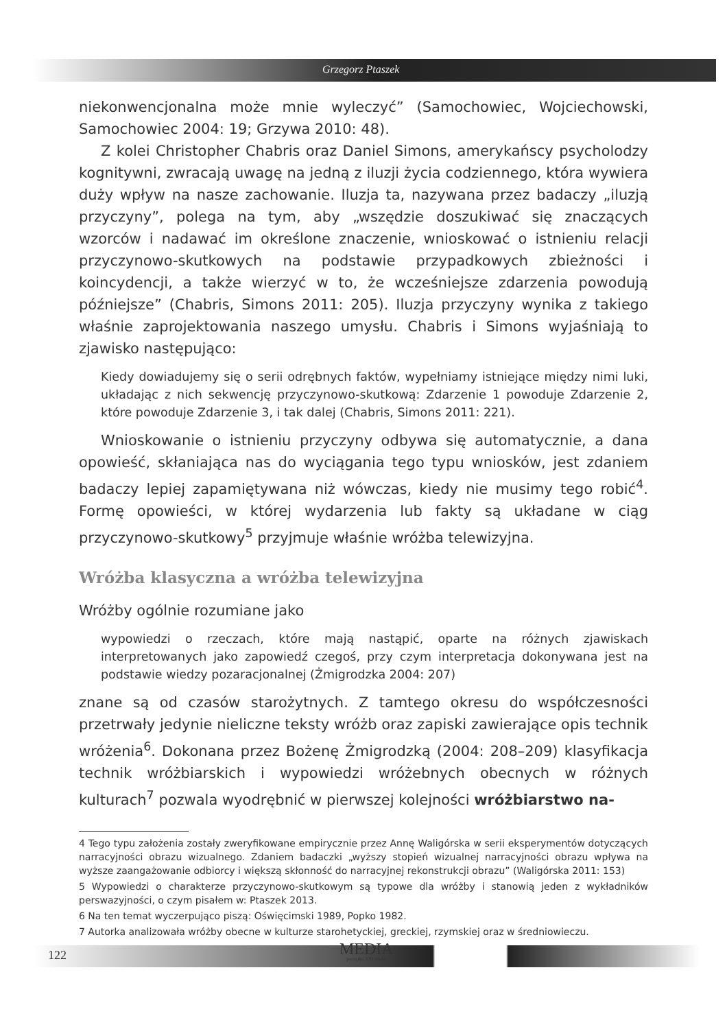Grzegorz Ptaszek
niekonwencjonalna może mnie wyleczyć” (Samochowiec, Wojciechowski, Samochowiec 2004: 19; Grzywa 2010: 48).
Z kolei Christopher Chabris oraz Daniel Simons, amerykańscy psycholodzy kognitywni, zwracają uwagę na jedną z iluzji życia codziennego, która wywiera duży wpływ na nasze zachowanie. Iluzja ta, nazywana przez badaczy „iluzją przyczyny”, polega na tym, aby „wszędzie doszukiwać się znaczących wzorców i nadawać im określone znaczenie, wnioskować o istnieniu relacji przyczynowo-skutkowych na podstawie przypadkowych zbieżności i koincydencji, a także wierzyć w to, że wcześniejsze zdarzenia powodują późniejsze” (Chabris, Simons 2011: 205). Iluzja przyczyny wynika z takiego właśnie zaprojektowania naszego umysłu. Chabris i Simons wyjaśniają to zjawisko następująco:
Kiedy dowiadujemy się o serii odrębnych faktów, wypełniamy istniejące między nimi luki, układając z nich sekwencję przyczynowo-skutkową: Zdarzenie 1 powoduje Zdarzenie 2, które powoduje Zdarzenie 3, i tak dalej (Chabris, Simons 2011: 221).
Wnioskowanie o istnieniu przyczyny odbywa się automatycznie, a dana opowieść, skłaniająca nas do wyciągania tego typu wniosków, jest zdaniem badaczy lepiej zapamiętywana niż wówczas, kiedy nie musimy tego robić<sup>4</sup>. Formę opowieści, w której wydarzenia lub fakty są układane w ciąg przyczynowo-skutkowy<sup>5</sup> przyjmuje właśnie wróżba telewizyjna.
Wróżba klasyczna a wróżba telewizyjna
Wróżby ogólnie rozumiane jako
wypowiedzi o rzeczach, które mają nastąpić, oparte na różnych zjawiskach interpretowanych jako zapowiedź czegoś, przy czym interpretacja dokonywana jest na podstawie wiedzy pozaracjonalnej (Żmigrodzka 2004: 207)
znane są od czasów starożytnych. Z tamtego okresu do współczesności przetrwały jedynie nieliczne teksty wróżb oraz zapiski zawierające opis technik wróżenia<sup>6</sup>. Dokonana przez Bożenę Żmigrodzką (2004: 208–209) klasyfikacja technik wróżbiarskich i wypowiedzi wróżebnych obecnych w różnych kulturach<sup>7</sup> pozwala wyodrębnić w pierwszej kolejności wróżbiarstwo na-
4 Tego typu założenia zostały zweryfikowane empirycznie przez Annę Waligórska w serii eksperymentów dotyczących narracyjności obrazu wizualnego. Zdaniem badaczki „wyższy stopień wizualnej narracyjności obrazu wpływa na wyższe zaangażowanie odbiorcy i większą skłonność do narracyjnej rekonstrukcji obrazu” (Waligórska 2011: 153)
5 Wypowiedzi o charakterze przyczynowo-skutkowym są typowe dla wróżby i stanowią jeden z wykładników perswazyjności, o czym pisałem w: Ptaszek 2013.
6 Na ten temat wyczerpująco piszą: Oświęcimski 1989, Popko 1982.
7 Autorka analizowała wróżby obecne w kulturze starohetyckiej, greckiej, rzymskiej oraz w średniowieczu.
122 MEDIA
początku XXI wieku